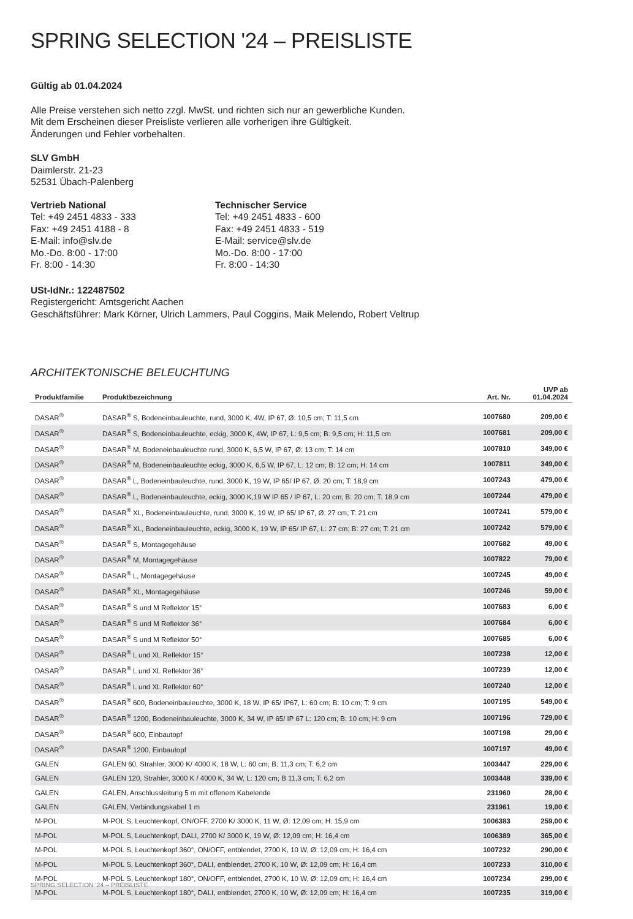SPRING SELECTION '24 – PREISLISTE
Gültig ab 01.04.2024
Alle Preise verstehen sich netto zzgl. MwSt. und richten sich nur an gewerbliche Kunden.
Mit dem Erscheinen dieser Preisliste verlieren alle vorherigen ihre Gültigkeit.
Änderungen und Fehler vorbehalten.
SLV GmbH
Daimlerstr. 21-23
52531 Übach-Palenberg
Vertrieb National
Tel: +49 2451 4833 - 333
Fax: +49 2451 4188 - 8
E-Mail: info@slv.de
Mo.-Do. 8:00 - 17:00
Fr. 8:00 - 14:30
Technischer Service
Tel: +49 2451 4833 - 600
Fax: +49 2451 4833 - 519
E-Mail: service@slv.de
Mo.-Do. 8:00 - 17:00
Fr. 8:00 - 14:30
USt-IdNr.: 122487502
Registergericht: Amtsgericht Aachen
Geschäftsführer: Mark Körner, Ulrich Lammers, Paul Coggins, Maik Melendo, Robert Veltrup
ARCHITEKTONISCHE BELEUCHTUNG
| Produktfamilie | Produktbezeichnung | Art. Nr. | UVP ab 01.04.2024 |
| --- | --- | --- | --- |
| DASAR<sup>®</sup> | DASAR<sup>®</sup> S, Bodeneinbauleuchte, rund, 3000 K, 4W, IP 67, Ø: 10,5 cm; T: 11,5 cm | 1007680 | 209,00 € |
| DASAR<sup>®</sup> | DASAR<sup>®</sup> S, Bodeneinbauleuchte, eckig, 3000 K, 4W, IP 67, L: 9,5 cm; B: 9,5 cm; H: 11,5 cm | 1007681 | 209,00 € |
| DASAR<sup>®</sup> | DASAR<sup>®</sup> M, Bodeneinbauleuchte rund, 3000 K, 6,5 W, IP 67, Ø: 13 cm; T: 14 cm | 1007810 | 349,00 € |
| DASAR<sup>®</sup> | DASAR<sup>®</sup> M, Bodeneinbauleuchte eckig, 3000 K, 6,5 W, IP 67, L: 12 cm; B: 12 cm; H: 14 cm | 1007811 | 349,00 € |
| DASAR<sup>®</sup> | DASAR<sup>®</sup> L, Bodeneinbauleuchte, rund, 3000 K, 19 W, IP 65/ IP 67, Ø: 20 cm; T: 18,9 cm | 1007243 | 479,00 € |
| DASAR<sup>®</sup> | DASAR<sup>®</sup> L, Bodeneinbauleuchte, eckig, 3000 K,19 W IP 65 / IP 67, L: 20 cm; B: 20 cm; T: 18,9 cm | 1007244 | 479,00 € |
| DASAR<sup>®</sup> | DASAR<sup>®</sup> XL, Bodeneinbauleuchte, rund, 3000 K, 19 W, IP 65/ IP 67, Ø: 27 cm; T: 21 cm | 1007241 | 579,00 € |
| DASAR<sup>®</sup> | DASAR<sup>®</sup> XL, Bodeneinbauleuchte, eckig, 3000 K, 19 W, IP 65/ IP 67, L: 27 cm; B: 27 cm; T: 21 cm | 1007242 | 579,00 € |
| DASAR<sup>®</sup> | DASAR<sup>®</sup> S, Montagegehäuse | 1007682 | 49,00 € |
| DASAR<sup>®</sup> | DASAR<sup>®</sup> M, Montagegehäuse | 1007822 | 79,00 € |
| DASAR<sup>®</sup> | DASAR<sup>®</sup> L, Montagegehäuse | 1007245 | 49,00 € |
| DASAR<sup>®</sup> | DASAR<sup>®</sup> XL, Montagegehäuse | 1007246 | 59,00 € |
| DASAR<sup>®</sup> | DASAR<sup>®</sup> S und M Reflektor 15° | 1007683 | 6,00 € |
| DASAR<sup>®</sup> | DASAR<sup>®</sup> S und M Reflektor 36° | 1007684 | 6,00 € |
| DASAR<sup>®</sup> | DASAR<sup>®</sup> S und M Reflektor 50° | 1007685 | 6,00 € |
| DASAR<sup>®</sup> | DASAR<sup>®</sup> L und XL Reflektor 15° | 1007238 | 12,00 € |
| DASAR<sup>®</sup> | DASAR<sup>®</sup> L und XL Reflektor 36° | 1007239 | 12,00 € |
| DASAR<sup>®</sup> | DASAR<sup>®</sup> L und XL Reflektor 60° | 1007240 | 12,00 € |
| DASAR<sup>®</sup> | DASAR<sup>®</sup> 600, Bodeneinbauleuchte, 3000 K, 18 W, IP 65/ IP67, L: 60 cm; B: 10 cm; T: 9 cm | 1007195 | 549,00 € |
| DASAR<sup>®</sup> | DASAR<sup>®</sup> 1200, Bodeneinbauleuchte, 3000 K, 34 W, IP 65/ IP 67 L: 120 cm; B: 10 cm; H: 9 cm | 1007196 | 729,00 € |
| DASAR<sup>®</sup> | DASAR<sup>®</sup> 600, Einbautopf | 1007198 | 29,00 € |
| DASAR<sup>®</sup> | DASAR<sup>®</sup> 1200, Einbautopf | 1007197 | 49,00 € |
| GALEN | GALEN 60, Strahler, 3000 K/ 4000 K, 18 W, L: 60 cm; B: 11,3 cm; T: 6,2 cm | 1003447 | 229,00 € |
| GALEN | GALEN 120, Strahler, 3000 K / 4000 K, 34 W, L: 120 cm; B 11,3 cm; T: 6,2 cm | 1003448 | 339,00 € |
| GALEN | GALEN, Anschlussleitung 5 m mit offenem Kabelende | 231960 | 28,00 € |
| GALEN | GALEN, Verbindungskabel 1 m | 231961 | 19,00 € |
| M-POL | M-POL S, Leuchtenkopf, ON/OFF, 2700 K/ 3000 K, 11 W, Ø: 12,09 cm; H: 15,9 cm | 1006383 | 259,00 € |
| M-POL | M-POL S, Leuchtenkopf, DALI, 2700 K/ 3000 K, 19 W, Ø: 12,09 cm; H: 16,4 cm | 1006389 | 365,00 € |
| M-POL | M-POL S, Leuchtenkopf 360°, ON/OFF, entblendet, 2700 K, 10 W, Ø: 12,09 cm; H: 16,4 cm | 1007232 | 290,00 € |
| M-POL | M-POL S, Leuchtenkopf 360°, DALI, entblendet, 2700 K, 10 W, Ø: 12,09 cm; H: 16,4 cm | 1007233 | 310,00 € |
| M-POL | M-POL S, Leuchtenkopf 180°, ON/OFF, entblendet, 2700 K, 10 W, Ø: 12,09 cm; H: 16,4 cm | 1007234 | 299,00 € |
| M-POL | M-POL S, Leuchtenkopf 180°, DALI, entblendet, 2700 K, 10 W, Ø: 12,09 cm; H: 16,4 cm | 1007235 | 319,00 € |
SPRING SELECTION '24 – PREISLISTE